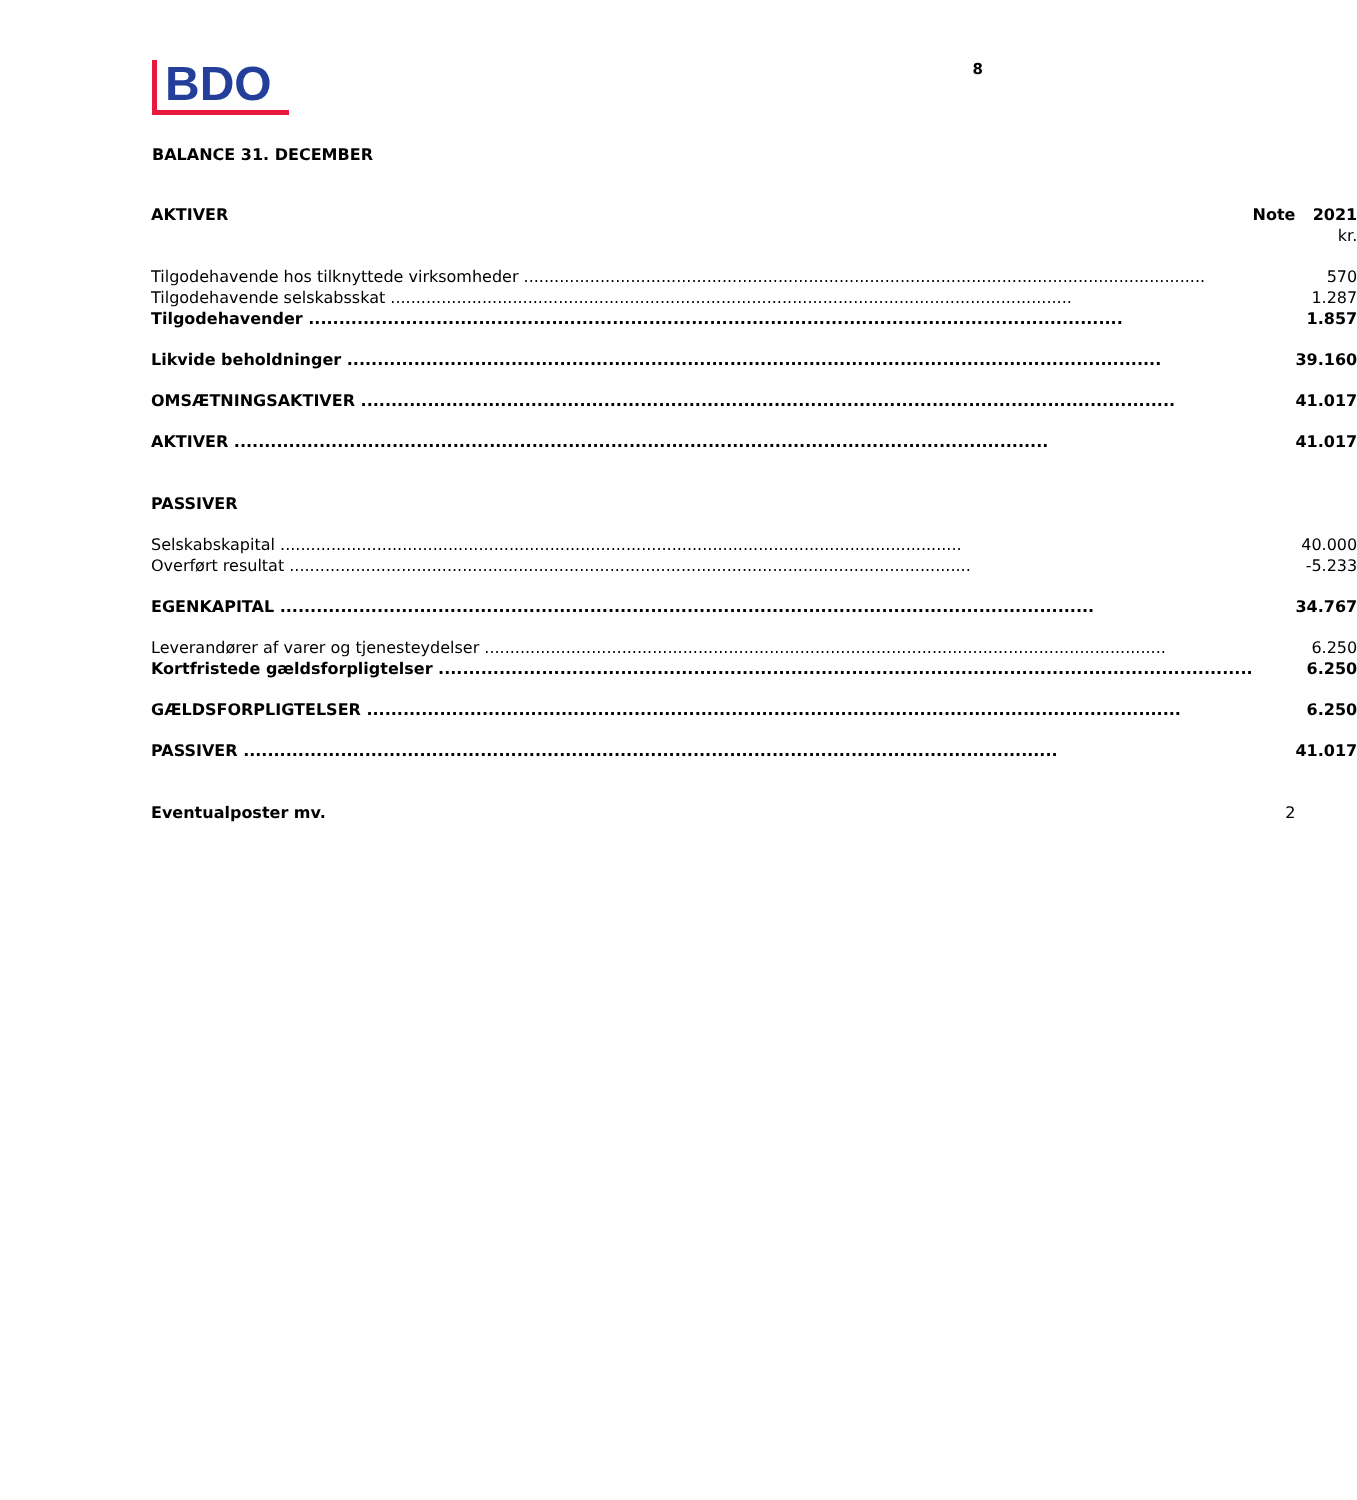BDO
8
BALANCE 31. DECEMBER
| AKTIVER | Note | 2021 |
| --- | --- | --- |
| | | kr. |
| Tilgodehavende hos tilknyttede virksomheder | | 570 |
| Tilgodehavende selskabsskat | | 1.287 |
| Tilgodehavender | | 1.857 |
| Likvide beholdninger | | 39.160 |
| OMSÆTNINGSAKTIVER | | 41.017 |
| AKTIVER | | 41.017 |
| PASSIVER | | |
| Selskabskapital | | 40.000 |
| Overført resultat | | -5.233 |
| EGENKAPITAL | | 34.767 |
| Leverandører af varer og tjenesteydelser | | 6.250 |
| Kortfristede gældsforpligtelser | | 6.250 |
| GÆLDSFORPLIGTELSER | | 6.250 |
| PASSIVER | | 41.017 |
| Eventualposter mv. | 2 | |